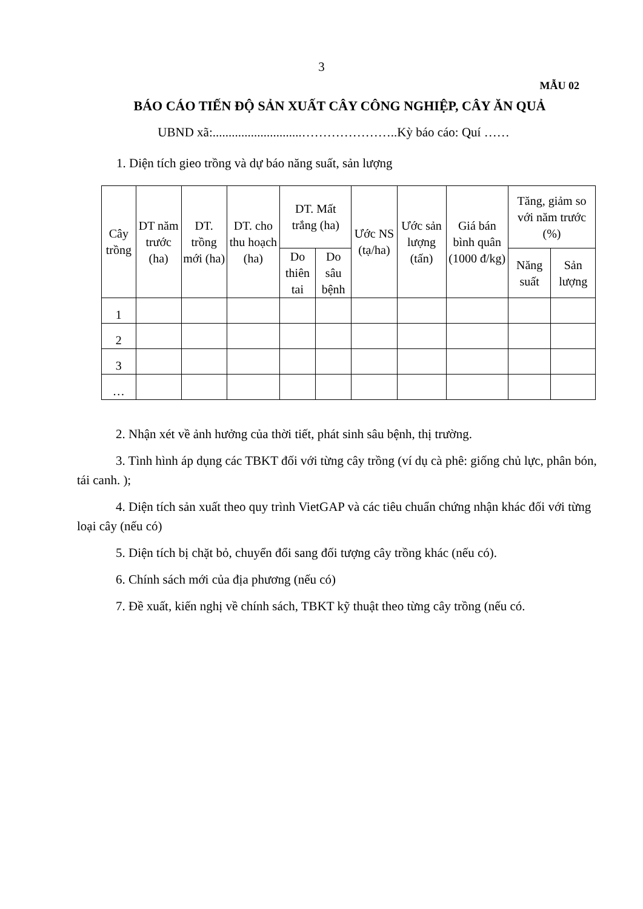3
MẪU 02
BÁO CÁO TIẾN ĐỘ SẢN XUẤT CÂY CÔNG NGHIỆP, CÂY ĂN QUẢ
UBND xã:............................…………………..Kỳ báo cáo: Quí ……
1. Diện tích gieo trồng và dự báo năng suất, sản lượng
| Cây trồng | DT năm trước (ha) | DT. trồng mới (ha) | DT. cho thu hoạch (ha) | DT. Mất trắng (ha) | | Ước NS (tạ/ha) | Ước sản lượng (tấn) | Giá bán bình quân (1000 đ/kg) | Tăng, giảm so với năm trước (%) | |
| --- | --- | --- | --- | --- | --- | --- | --- | --- | --- | --- |
| | | | | Do thiên tai | Do sâu bệnh | | | | Năng suất | Sản lượng |
| 1 | | | | | | | | | | |
| 2 | | | | | | | | | | |
| 3 | | | | | | | | | | |
| … | | | | | | | | | | |
2. Nhận xét về ảnh hưởng của thời tiết, phát sinh sâu bệnh, thị trường.
3. Tình hình áp dụng các TBKT đối với từng cây trồng (ví dụ cà phê: giống chủ lực, phân bón, tái canh. );
4. Diện tích sản xuất theo quy trình VietGAP và các tiêu chuẩn chứng nhận khác đối với từng loại cây (nếu có)
5. Diện tích bị chặt bỏ, chuyển đổi sang đối tượng cây trồng khác (nếu có).
6. Chính sách mới của địa phương (nếu có)
7. Đề xuất, kiến nghị về chính sách, TBKT kỹ thuật theo từng cây trồng (nếu có.